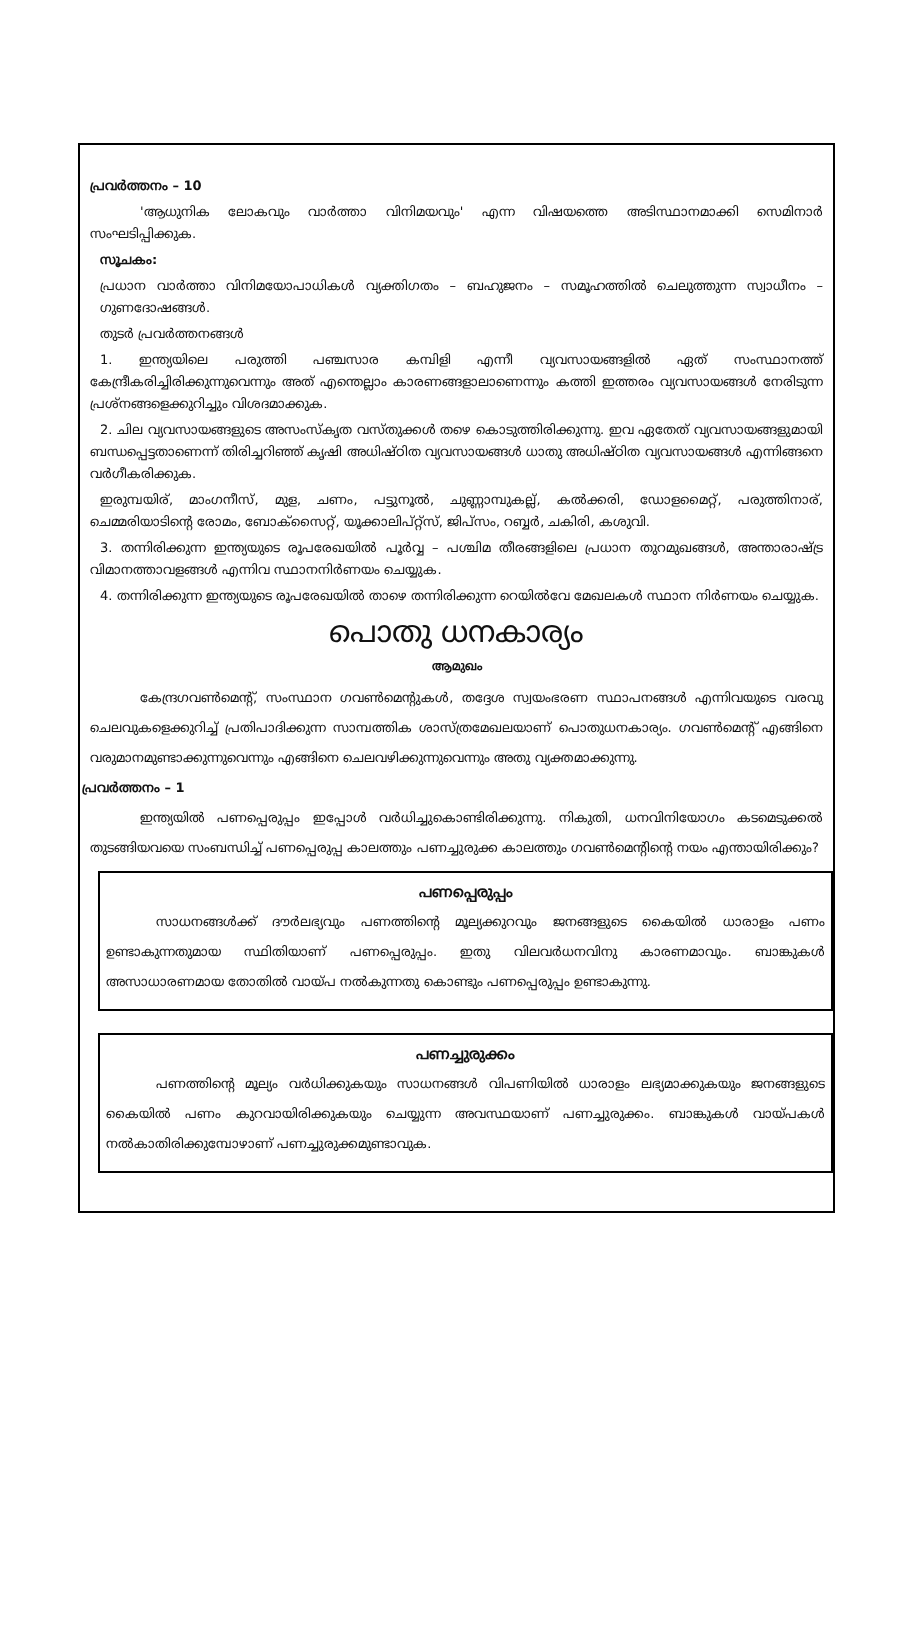പ്രവർത്തനം – 10
'ആധുനിക ലോകവും വാർത്താ വിനിമയവും' എന്ന വിഷയത്തെ അടിസ്ഥാനമാക്കി സെമിനാർ സംഘടിപ്പിക്കുക.
സൂചകം:
പ്രധാന വാർത്താ വിനിമയോപാധികൾ വ്യക്തിഗതം – ബഹുജനം – സമൂഹത്തിൽ ചെലുത്തുന്ന സ്വാധീനം – ഗുണദോഷങ്ങൾ.
തുടർ പ്രവർത്തനങ്ങൾ
1. ഇന്ത്യയിലെ പരുത്തി പഞ്ചസാര കമ്പിളി എന്നീ വ്യവസായങ്ങളിൽ ഏത് സംസ്ഥാനത്ത് കേന്ദ്രീകരിച്ചിരിക്കുന്നുവെന്നും അത് എന്തെല്ലാം കാരണങ്ങളാലാണെന്നും കത്തി ഇത്തരം വ്യവസായങ്ങൾ നേരിടുന്ന പ്രശ്നങ്ങളെക്കുറിച്ചും വിശദമാക്കുക.
2. ചില വ്യവസായങ്ങളുടെ അസംസ്കൃത വസ്തുക്കൾ തഴെ കൊടുത്തിരിക്കുന്നു. ഇവ ഏതേത് വ്യവസായങ്ങളുമായി ബന്ധപ്പെട്ടതാണെന്ന് തിരിച്ചറിഞ്ഞ് കൃഷി അധിഷ്ഠിത വ്യവസായങ്ങൾ ധാതു അധിഷ്ഠിത വ്യവസായങ്ങൾ എന്നിങ്ങനെ വർഗീകരിക്കുക.
ഇരുമ്പയിര്, മാംഗനീസ്, മുള, ചണം, പട്ടുനൂൽ, ചുണ്ണാമ്പുകല്ല്, കൽക്കരി, ഡോളമൈറ്റ്, പരുത്തിനാര്, ചെമ്മരിയാടിന്റെ രോമം, ബോക്സൈറ്റ്, യൂക്കാലിപ്റ്റ്സ്, ജിപ്സം, റബ്ബർ, ചകിരി, കശുവി.
3. തന്നിരിക്കുന്ന ഇന്ത്യയുടെ രൂപരേഖയിൽ പൂർവ്വ – പശ്ചിമ തീരങ്ങളിലെ പ്രധാന തുറമുഖങ്ങൾ, അന്താരാഷ്ട്ര വിമാനത്താവളങ്ങൾ എന്നിവ സ്ഥാനനിർണയം ചെയ്യുക.
4. തന്നിരിക്കുന്ന ഇന്ത്യയുടെ രൂപരേഖയിൽ താഴെ തന്നിരിക്കുന്ന റെയിൽവേ മേഖലകൾ സ്ഥാന നിർണയം ചെയ്യുക.
പൊതു ധനകാര്യം
ആമുഖം
കേന്ദ്രഗവൺമെന്റ്, സംസ്ഥാന ഗവൺമെന്റുകൾ, തദ്ദേശ സ്വയംഭരണ സ്ഥാപനങ്ങൾ എന്നിവയുടെ വരവു ചെലവുകളെക്കുറിച്ച് പ്രതിപാദിക്കുന്ന സാമ്പത്തിക ശാസ്ത്രമേഖലയാണ് പൊതുധനകാര്യം. ഗവൺമെന്റ് എങ്ങിനെ വരുമാനമുണ്ടാക്കുന്നുവെന്നും എങ്ങിനെ ചെലവഴിക്കുന്നുവെന്നും അതു വ്യക്തമാക്കുന്നു.
പ്രവർത്തനം – 1
ഇന്ത്യയിൽ പണപ്പെരുപ്പം ഇപ്പോൾ വർധിച്ചുകൊണ്ടിരിക്കുന്നു. നികുതി, ധനവിനിയോഗം കടമെടുക്കൽ തുടങ്ങിയവയെ സംബന്ധിച്ച് പണപ്പെരുപ്പ കാലത്തും പണച്ചുരുക്ക കാലത്തും ഗവൺമെന്റിന്റെ നയം എന്തായിരിക്കും?
പണപ്പെരുപ്പം
സാധനങ്ങൾക്ക് ദൗർലഭ്യവും പണത്തിന്റെ മൂല്യക്കുറവും ജനങ്ങളുടെ കൈയിൽ ധാരാളം പണം ഉണ്ടാകുന്നതുമായ സ്ഥിതിയാണ് പണപ്പെരുപ്പം. ഇതു വിലവർധനവിനു കാരണമാവും. ബാങ്കുകൾ അസാധാരണമായ തോതിൽ വായ്പ നൽകുന്നതു കൊണ്ടും പണപ്പെരുപ്പം ഉണ്ടാകുന്നു.
പണച്ചുരുക്കം
പണത്തിന്റെ മൂല്യം വർധിക്കുകയും സാധനങ്ങൾ വിപണിയിൽ ധാരാളം ലഭ്യമാക്കുകയും ജനങ്ങളുടെ കൈയിൽ പണം കുറവായിരിക്കുകയും ചെയ്യുന്ന അവസ്ഥയാണ് പണച്ചുരുക്കം. ബാങ്കുകൾ വായ്പകൾ നൽകാതിരിക്കുമ്പോഴാണ് പണച്ചുരുക്കമുണ്ടാവുക.